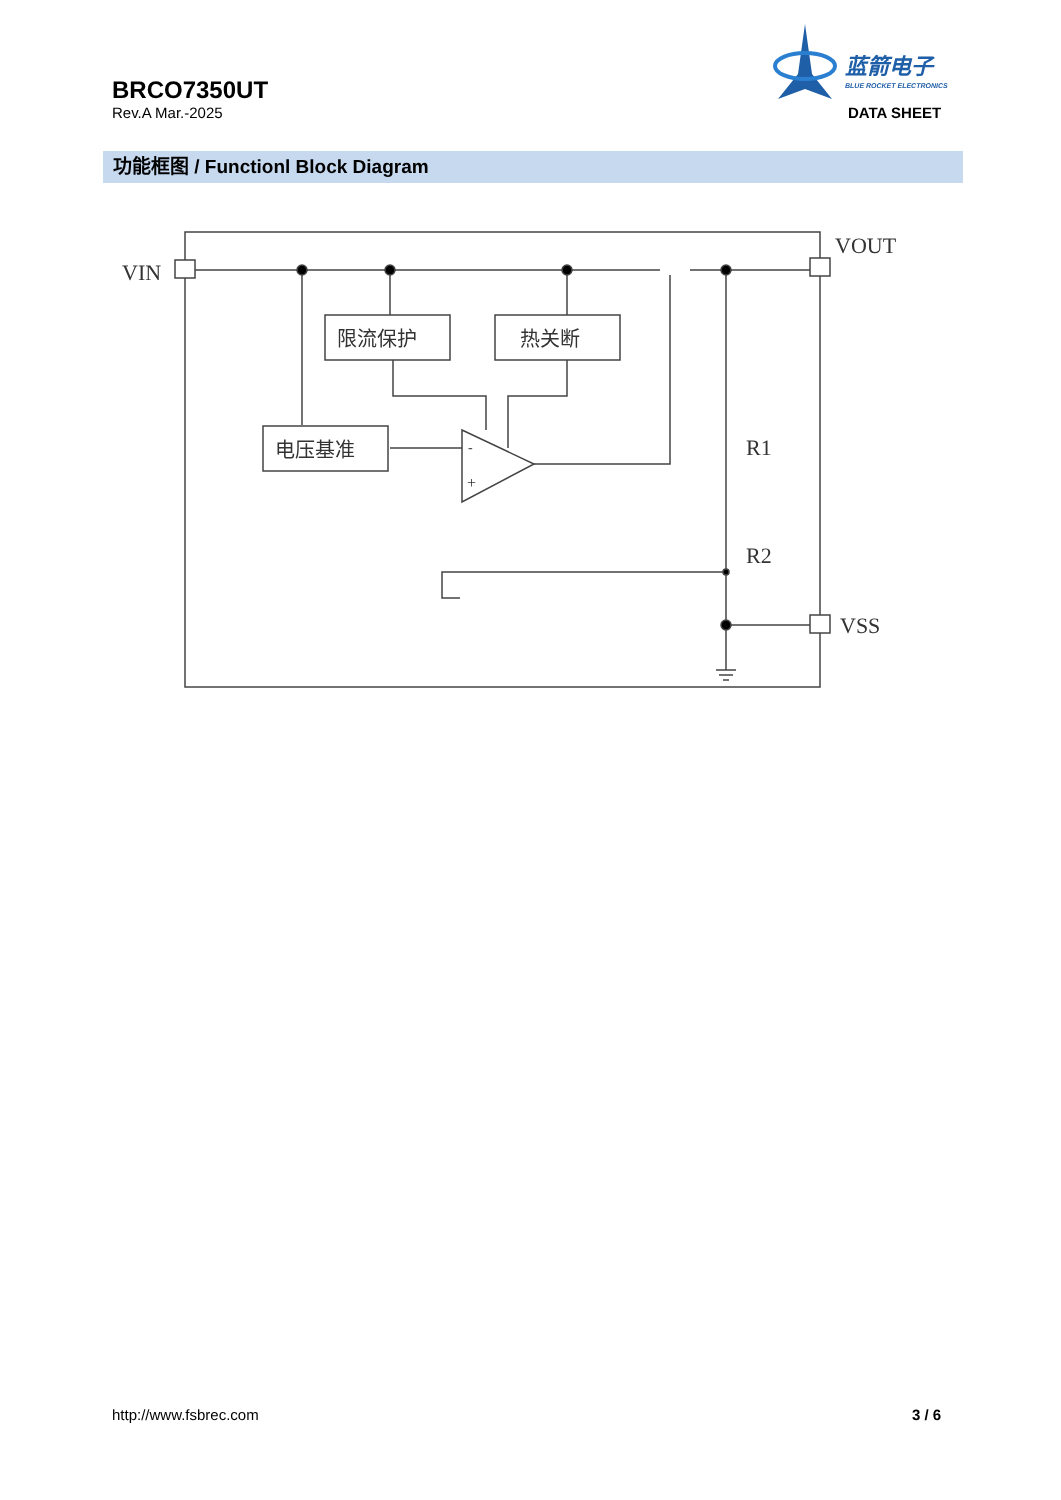BRCO7350UT
Rev.A Mar.-2025
蓝箭电子
BLUE ROCKET ELECTRONICS
DATA SHEET
功能框图 / Functionl Block Diagram
VIN
VOUT
VSS
R1
R2
限流保护
热关断
电压基准
-
+
http://www.fsbrec.com 3 / 6